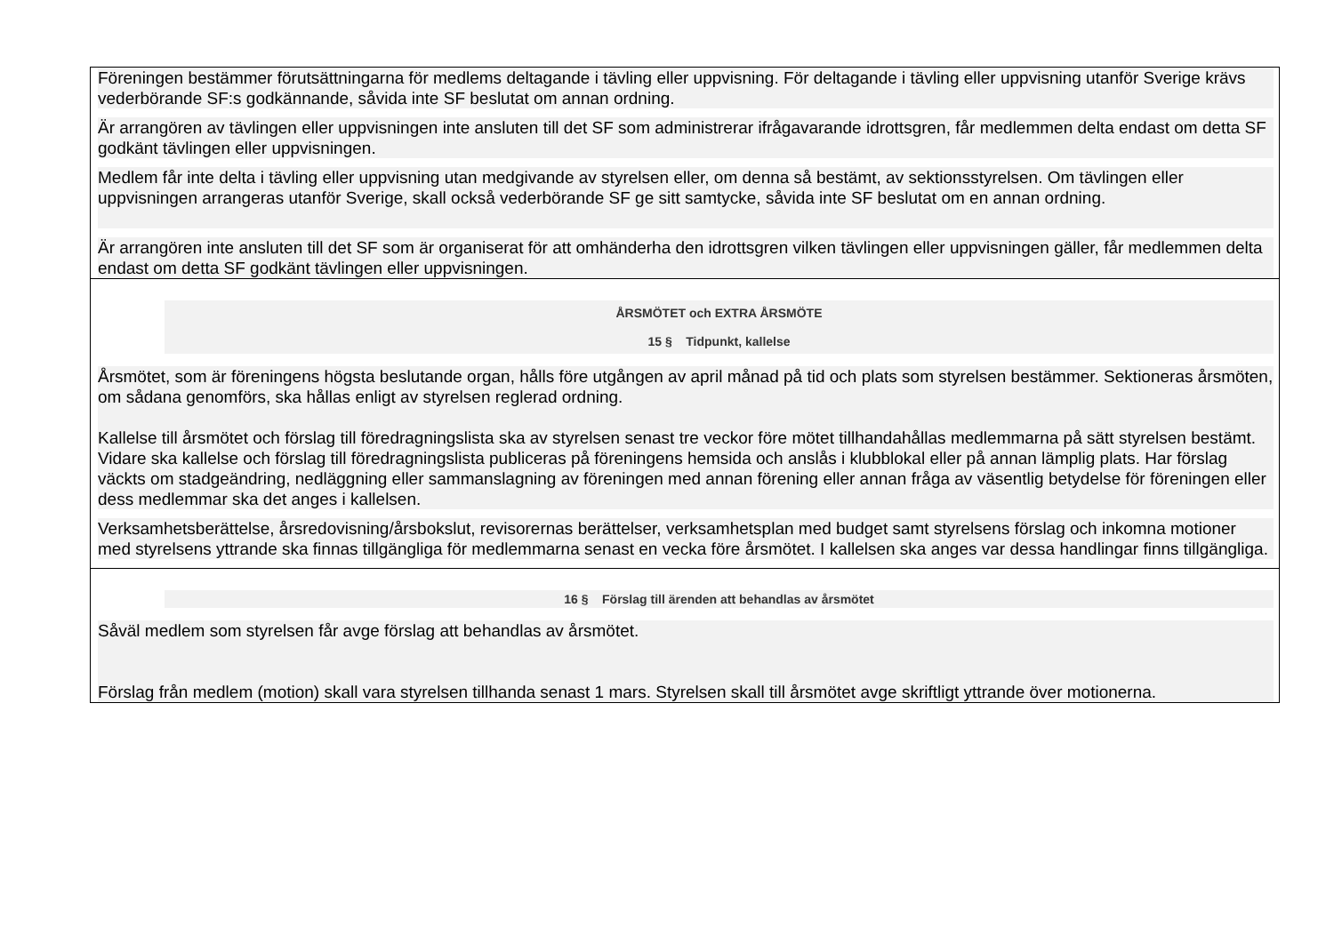| Föreningen bestämmer förutsättningarna för medlems deltagande i tävling eller uppvisning. För deltagande i tävling eller uppvisning utanför Sverige krävs vederbörande SF:s godkännande, såvida inte SF beslutat om annan ordning. Är arrangören av tävlingen eller uppvisningen inte ansluten till det SF som administrerar ifrågavarande idrottsgren, får medlemmen delta endast om detta SF godkänt tävlingen eller uppvisningen. Medlem får inte delta i tävling eller uppvisning utan medgivande av styrelsen eller, om denna så bestämt, av sektionsstyrelsen. Om tävlingen eller uppvisningen arrangeras utanför Sverige, skall också vederbörande SF ge sitt samtycke, såvida inte SF beslutat om en annan ordning. Är arrangören inte ansluten till det SF som är organiserat för att omhänderha den idrottsgren vilken tävlingen eller uppvisningen gäller, får medlemmen delta endast om detta SF godkänt tävlingen eller uppvisningen. |
| ÅRSMÖTET och EXTRA ÅRSMÖTE 15 § Tidpunkt, kallelse Årsmötet, som är föreningens högsta beslutande organ, hålls före utgången av april månad på tid och plats som styrelsen bestämmer. Sektioneras årsmöten, om sådana genomförs, ska hållas enligt av styrelsen reglerad ordning. Kallelse till årsmötet och förslag till föredragningslista ska av styrelsen senast tre veckor före mötet tillhandahållas medlemmarna på sätt styrelsen bestämt. Vidare ska kallelse och förslag till föredragningslista publiceras på föreningens hemsida och anslås i klubblokal eller på annan lämplig plats. Har förslag väckts om stadgeändring, nedläggning eller sammanslagning av föreningen med annan förening eller annan fråga av väsentlig betydelse för föreningen eller dess medlemmar ska det anges i kallelsen. Verksamhetsberättelse, årsredovisning/årsbokslut, revisorernas berättelser, verksamhetsplan med budget samt styrelsens förslag och inkomna motioner med styrelsens yttrande ska finnas tillgängliga för medlemmarna senast en vecka före årsmötet. I kallelsen ska anges var dessa handlingar finns tillgängliga. |
| 16 § Förslag till ärenden att behandlas av årsmötet Såväl medlem som styrelsen får avge förslag att behandlas av årsmötet. Förslag från medlem (motion) skall vara styrelsen tillhanda senast 1 mars. Styrelsen skall till årsmötet avge skriftligt yttrande över motionerna. |